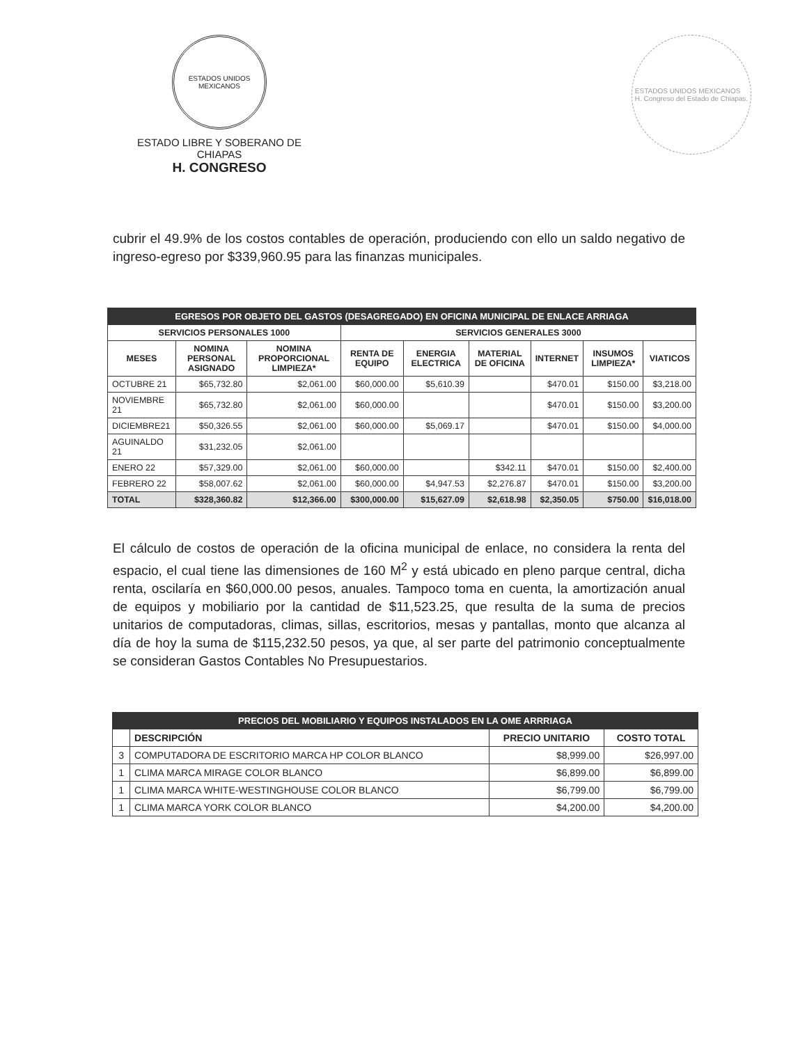ESTADOS UNIDOS MEXICANOS
ESTADO LIBRE Y SOBERANO DE CHIAPAS
H. CONGRESO
ESTADOS UNIDOS MEXICANOS
H. Congreso del Estado de Chiapas.
cubrir el 49.9% de los costos contables de operación, produciendo con ello un saldo negativo de ingreso-egreso por $339,960.95 para las finanzas municipales.
| EGRESOS POR OBJETO DEL GASTOS (DESAGREGADO) EN OFICINA MUNICIPAL DE ENLACE ARRIAGA | | | | | | | | |
| SERVICIOS PERSONALES 1000 | | | SERVICIOS GENERALES 3000 | | | | | |
| MESES | NOMINA PERSONAL ASIGNADO | NOMINA PROPORCIONAL LIMPIEZA* | RENTA DE EQUIPO | ENERGIA ELECTRICA | MATERIAL DE OFICINA | INTERNET | INSUMOS LIMPIEZA* | VIATICOS |
| OCTUBRE 21 | $65,732.80 | $2,061.00 | $60,000.00 | $5,610.39 | | $470.01 | $150.00 | $3,218.00 |
| NOVIEMBRE 21 | $65,732.80 | $2,061.00 | $60,000.00 | | | $470.01 | $150.00 | $3,200.00 |
| DICIEMBRE21 | $50,326.55 | $2,061.00 | $60,000.00 | $5,069.17 | | $470.01 | $150.00 | $4,000.00 |
| AGUINALDO 21 | $31,232.05 | $2,061.00 | | | | | | |
| ENERO 22 | $57,329.00 | $2,061.00 | $60,000.00 | | $342.11 | $470.01 | $150.00 | $2,400.00 |
| FEBRERO 22 | $58,007.62 | $2,061.00 | $60,000.00 | $4,947.53 | $2,276.87 | $470.01 | $150.00 | $3,200.00 |
| TOTAL | $328,360.82 | $12,366.00 | $300,000.00 | $15,627.09 | $2,618.98 | $2,350.05 | $750.00 | $16,018.00 |
El cálculo de costos de operación de la oficina municipal de enlace, no considera la renta del espacio, el cual tiene las dimensiones de 160 M<sup>2</sup> y está ubicado en pleno parque central, dicha renta, oscilaría en $60,000.00 pesos, anuales. Tampoco toma en cuenta, la amortización anual de equipos y mobiliario por la cantidad de $11,523.25, que resulta de la suma de precios unitarios de computadoras, climas, sillas, escritorios, mesas y pantallas, monto que alcanza al día de hoy la suma de $115,232.50 pesos, ya que, al ser parte del patrimonio conceptualmente se consideran Gastos Contables No Presupuestarios.
| PRECIOS DEL MOBILIARIO Y EQUIPOS INSTALADOS EN LA OME ARRRIAGA | | | |
| | DESCRIPCIÓN | PRECIO UNITARIO | COSTO TOTAL |
| 3 | COMPUTADORA DE ESCRITORIO MARCA HP COLOR BLANCO | $8,999.00 | $26,997.00 |
| 1 | CLIMA MARCA MIRAGE COLOR BLANCO | $6,899.00 | $6,899.00 |
| 1 | CLIMA MARCA WHITE-WESTINGHOUSE COLOR BLANCO | $6,799.00 | $6,799.00 |
| 1 | CLIMA MARCA YORK COLOR BLANCO | $4,200.00 | $4,200.00 |